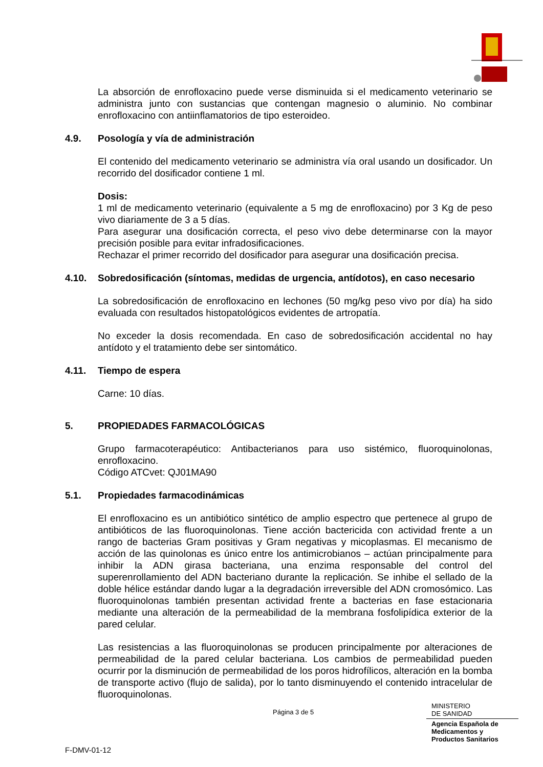La absorción de enrofloxacino puede verse disminuida si el medicamento veterinario se administra junto con sustancias que contengan magnesio o aluminio. No combinar enrofloxacino con antiinflamatorios de tipo esteroideo.
4.9. Posología y vía de administración
El contenido del medicamento veterinario se administra vía oral usando un dosificador. Un recorrido del dosificador contiene 1 ml.
Dosis:
1 ml de medicamento veterinario (equivalente a 5 mg de enrofloxacino) por 3 Kg de peso vivo diariamente de 3 a 5 días.
Para asegurar una dosificación correcta, el peso vivo debe determinarse con la mayor precisión posible para evitar infradosificaciones.
Rechazar el primer recorrido del dosificador para asegurar una dosificación precisa.
4.10. Sobredosificación (síntomas, medidas de urgencia, antídotos), en caso necesario
La sobredosificación de enrofloxacino en lechones (50 mg/kg peso vivo por día) ha sido evaluada con resultados histopatológicos evidentes de artropatía.
No exceder la dosis recomendada. En caso de sobredosificación accidental no hay antídoto y el tratamiento debe ser sintomático.
4.11. Tiempo de espera
Carne: 10 días.
5. PROPIEDADES FARMACOLÓGICAS
Grupo farmacoterapéutico: Antibacterianos para uso sistémico, fluoroquinolonas, enrofloxacino.
Código ATCvet: QJ01MA90
5.1. Propiedades farmacodinámicas
El enrofloxacino es un antibiótico sintético de amplio espectro que pertenece al grupo de antibióticos de las fluoroquinolonas. Tiene acción bactericida con actividad frente a un rango de bacterias Gram positivas y Gram negativas y micoplasmas. El mecanismo de acción de las quinolonas es único entre los antimicrobianos – actúan principalmente para inhibir la ADN girasa bacteriana, una enzima responsable del control del superenrollamiento del ADN bacteriano durante la replicación. Se inhibe el sellado de la doble hélice estándar dando lugar a la degradación irreversible del ADN cromosómico. Las fluoroquinolonas también presentan actividad frente a bacterias en fase estacionaria mediante una alteración de la permeabilidad de la membrana fosfolipídica exterior de la pared celular.
Las resistencias a las fluoroquinolonas se producen principalmente por alteraciones de permeabilidad de la pared celular bacteriana. Los cambios de permeabilidad pueden ocurrir por la disminución de permeabilidad de los poros hidrofílicos, alteración en la bomba de transporte activo (flujo de salida), por lo tanto disminuyendo el contenido intracelular de fluoroquinolonas.
Página 3 de 5
MINISTERIO
DE SANIDAD
Agencia Española de
Medicamentos y
Productos Sanitarios
F-DMV-01-12